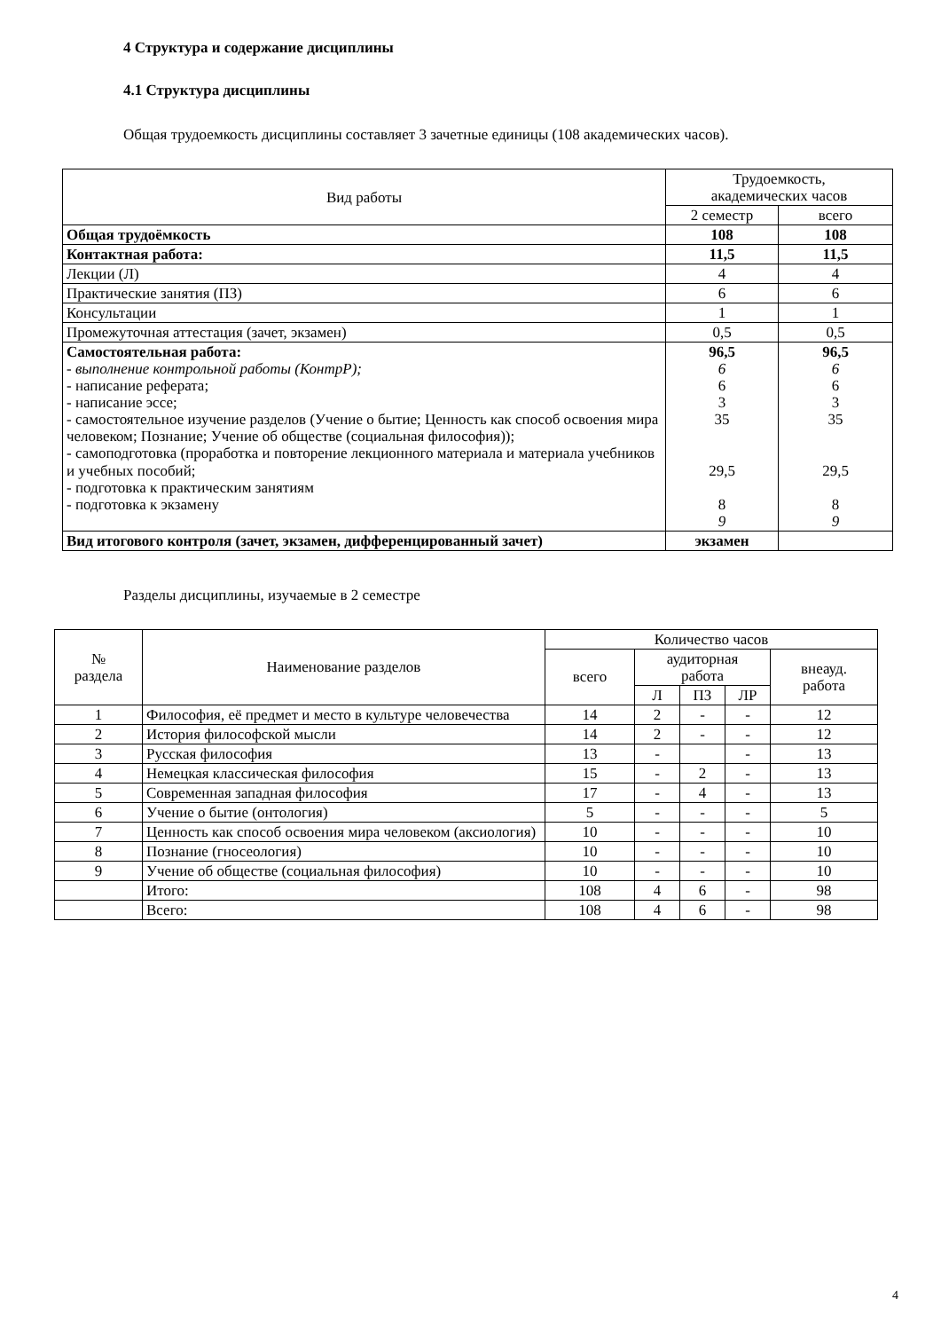4 Структура и содержание дисциплины
4.1 Структура дисциплины
Общая трудоемкость дисциплины составляет 3 зачетные единицы (108 академических часов).
| Вид работы | Трудоемкость, академических часов | |
| --- | --- | --- |
| | 2 семестр | всего |
| Общая трудоёмкость | 108 | 108 |
| Контактная работа: | 11,5 | 11,5 |
| Лекции (Л) | 4 | 4 |
| Практические занятия (ПЗ) | 6 | 6 |
| Консультации | 1 | 1 |
| Промежуточная аттестация (зачет, экзамен) | 0,5 | 0,5 |
| Самостоятельная работа: - выполнение контрольной работы (КонтрР); - написание реферата; - написание эссе; - самостоятельное изучение разделов (Учение о бытие; Ценность как способ освоения мира человеком; Познание; Учение об обществе (социальная философия)); - самоподготовка (проработка и повторение лекционного материала и материала учебников и учебных пособий; - подготовка к практическим занятиям - подготовка к экзамену | 96,5 6 6 3 35 29,5 8 9 | 96,5 6 6 3 35 29,5 8 9 |
| Вид итогового контроля (зачет, экзамен, дифференцированный зачет) | экзамен | |
Разделы дисциплины, изучаемые в 2 семестре
| № раздела | Наименование разделов | Количество часов | | | | |
| --- | --- | --- | --- | --- | --- | --- |
| | | всего | аудиторная работа | | | внеауд. работа |
| | | | Л | ПЗ | ЛР | |
| 1 | Философия, её предмет и место в культуре человечества | 14 | 2 | - | - | 12 |
| 2 | История философской мысли | 14 | 2 | - | - | 12 |
| 3 | Русская философия | 13 | - | | - | 13 |
| 4 | Немецкая классическая философия | 15 | - | 2 | - | 13 |
| 5 | Современная западная философия | 17 | - | 4 | - | 13 |
| 6 | Учение о бытие (онтология) | 5 | - | - | - | 5 |
| 7 | Ценность как способ освоения мира человеком (аксиология) | 10 | - | - | - | 10 |
| 8 | Познание (гносеология) | 10 | - | - | - | 10 |
| 9 | Учение об обществе (социальная философия) | 10 | - | - | - | 10 |
| | Итого: | 108 | 4 | 6 | - | 98 |
| | Всего: | 108 | 4 | 6 | - | 98 |
4